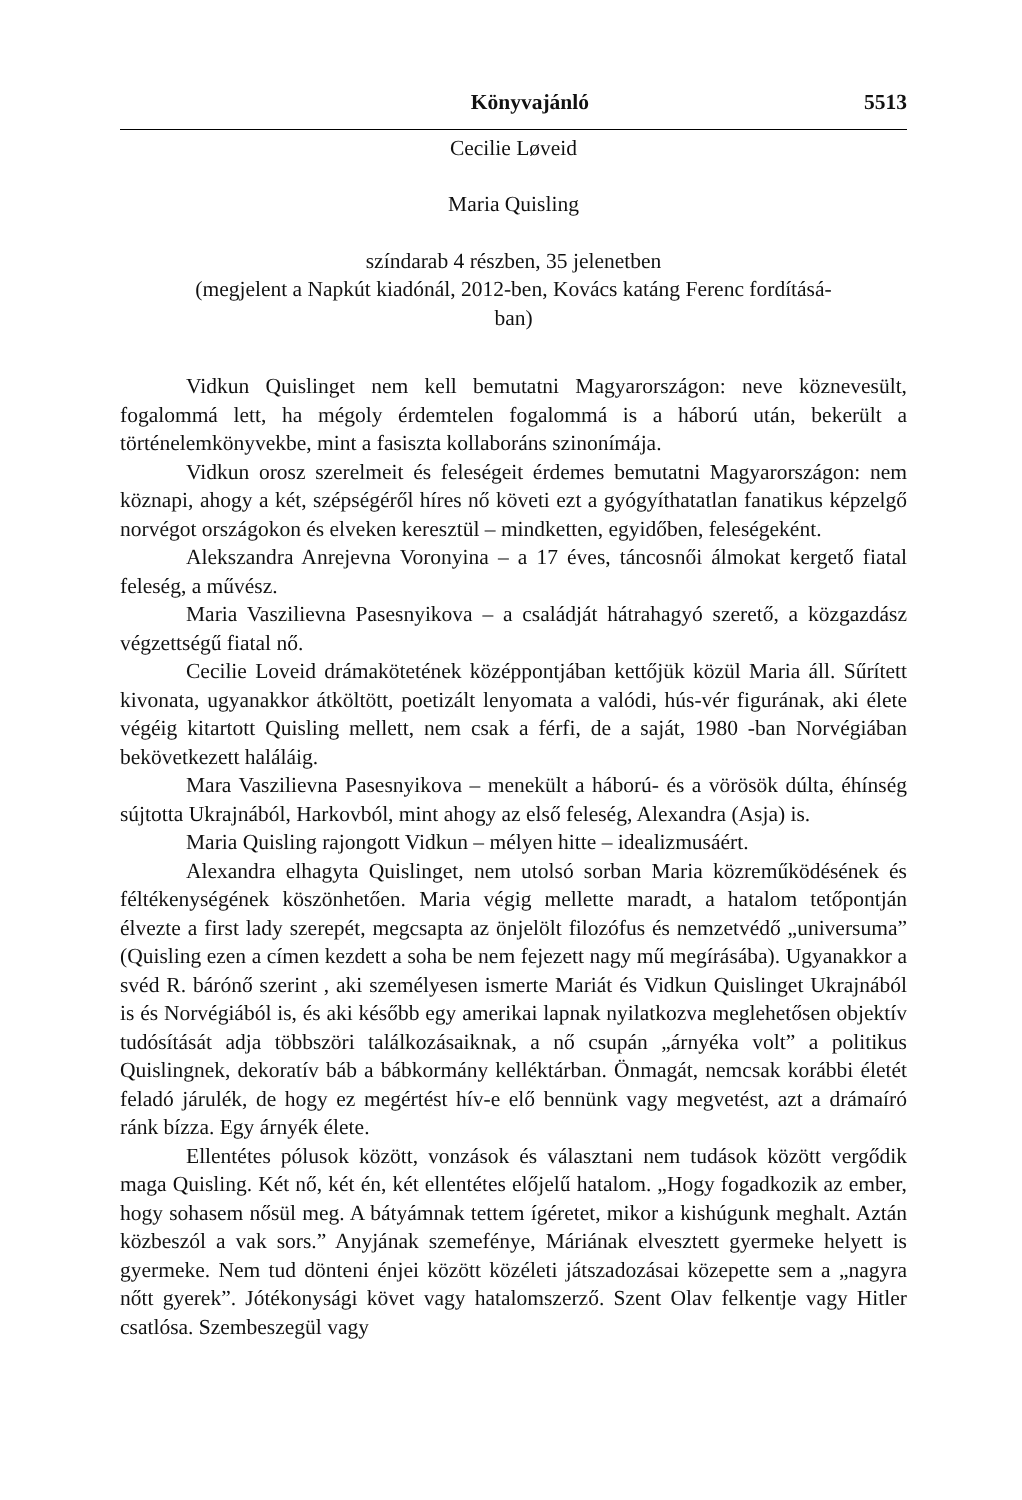Könyvajánló 5513
Cecilie Løveid
Maria Quisling
színdarab 4 részben, 35 jelenetben
(megjelent a Napkút kiadónál, 2012-ben, Kovács katáng Ferenc fordításá-
ban)
Vidkun Quislinget nem kell bemutatni Magyarországon: neve köznevesült, fogalommá lett, ha mégoly érdemtelen fogalommá is a háború után, bekerült a történelemkönyvekbe, mint a fasiszta kollaboráns szinonímája.
Vidkun orosz szerelmeit és feleségeit érdemes bemutatni Magyarországon: nem köznapi, ahogy a két, szépségéről híres nő követi ezt a gyógyíthatatlan fanatikus képzelgő norvégot országokon és elveken keresztül – mindketten, egyidőben, feleségeként.
Alekszandra Anrejevna Voronyina – a 17 éves, táncosnői álmokat kergető fiatal feleség, a művész.
Maria Vaszilievna Pasesnyikova – a családját hátrahagyó szerető, a közgazdász végzettségű fiatal nő.
Cecilie Loveid drámakötetének középpontjában kettőjük közül Maria áll. Sűrített kivonata, ugyanakkor átköltött, poetizált lenyomata a valódi, hús-vér figurának, aki élete végéig kitartott Quisling mellett, nem csak a férfi, de a saját, 1980 -ban Norvégiában bekövetkezett haláláig.
Mara Vaszilievna Pasesnyikova – menekült a háború- és a vörösök dúlta, éhínség sújtotta Ukrajnából, Harkovból, mint ahogy az első feleség, Alexandra (Asja) is.
Maria Quisling rajongott Vidkun – mélyen hitte – idealizmusáért.
Alexandra elhagyta Quislinget, nem utolsó sorban Maria közreműködésének és féltékenységének köszönhetően. Maria végig mellette maradt, a hatalom tetőpontján élvezte a first lady szerepét, megcsapta az önjelölt filozófus és nemzetvédő „universuma” (Quisling ezen a címen kezdett a soha be nem fejezett nagy mű megírásába). Ugyanakkor a svéd R. bárónő szerint , aki személyesen ismerte Mariát és Vidkun Quislinget Ukrajnából is és Norvégiából is, és aki később egy amerikai lapnak nyilatkozva meglehetősen objektív tudósítását adja többszöri találkozásaiknak, a nő csupán „árnyéka volt” a politikus Quislingnek, dekoratív báb a bábkormány kelléktárban. Önmagát, nemcsak korábbi életét feladó járulék, de hogy ez megértést hív-e elő bennünk vagy megvetést, azt a drámaíró ránk bízza. Egy árnyék élete.
Ellentétes pólusok között, vonzások és választani nem tudások között vergődik maga Quisling. Két nő, két én, két ellentétes előjelű hatalom. „Hogy fogadkozik az ember, hogy sohasem nősül meg. A bátyámnak tettem ígéretet, mikor a kishúgunk meghalt. Aztán közbeszól a vak sors.” Anyjának szemefénye, Máriának elvesztett gyermeke helyett is gyermeke. Nem tud dönteni énjei között közéleti játszadozásai közepette sem a „nagyra nőtt gyerek”. Jótékonysági követ vagy hatalomszerző. Szent Olav felkentje vagy Hitler csatlósa. Szembeszegül vagy